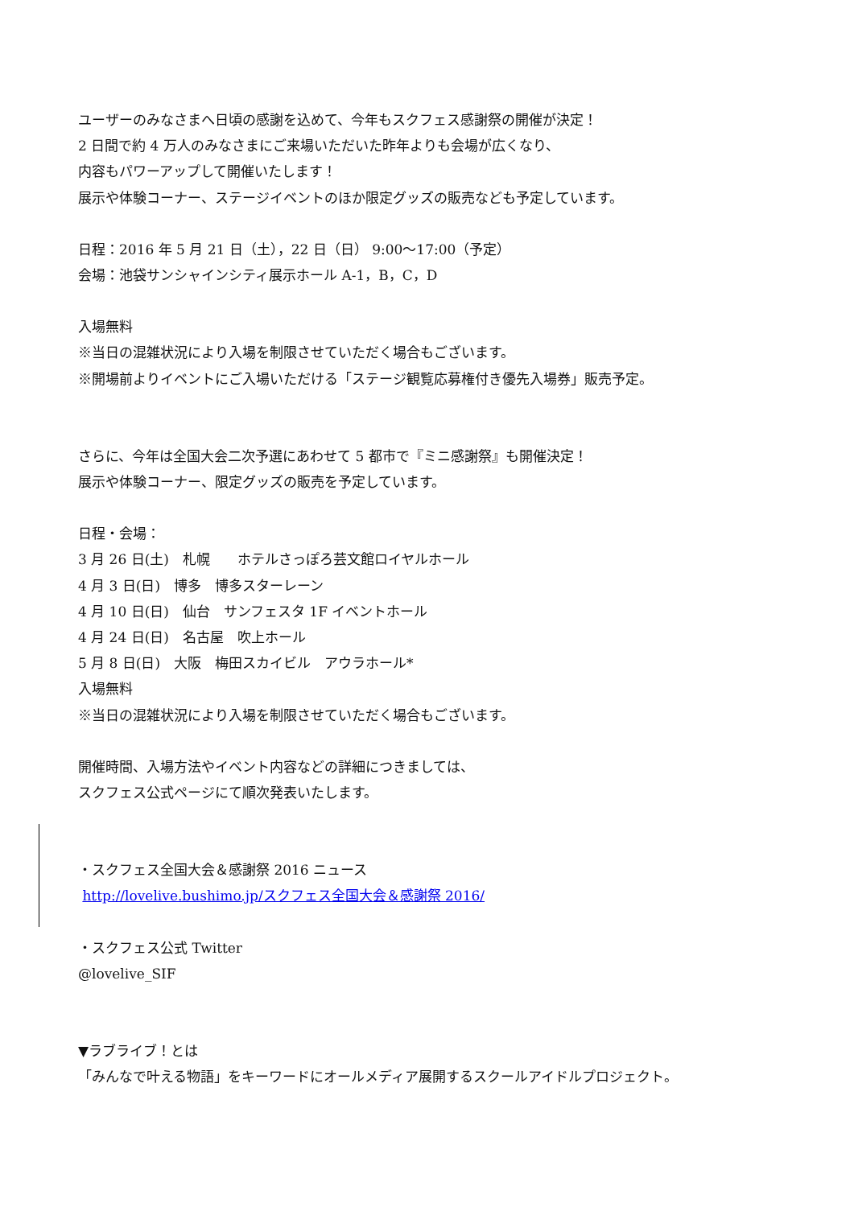ユーザーのみなさまへ日頃の感謝を込めて、今年もスクフェス感謝祭の開催が決定！
2 日間で約 4 万人のみなさまにご来場いただいた昨年よりも会場が広くなり、
内容もパワーアップして開催いたします！
展示や体験コーナー、ステージイベントのほか限定グッズの販売なども予定しています。
日程：2016 年 5 月 21 日（土），22 日（日） 9:00～17:00（予定）
会場：池袋サンシャインシティ展示ホール A-1，B，C，D
入場無料
※当日の混雑状況により入場を制限させていただく場合もございます。
※開場前よりイベントにご入場いただける「ステージ観覧応募権付き優先入場券」販売予定。
さらに、今年は全国大会二次予選にあわせて 5 都市で『ミニ感謝祭』も開催決定！
展示や体験コーナー、限定グッズの販売を予定しています。
日程・会場：
3 月 26 日(土)　札幌　　ホテルさっぽろ芸文館ロイヤルホール
4 月 3 日(日)　博多　博多スターレーン
4 月 10 日(日)　仙台　サンフェスタ 1F イベントホール
4 月 24 日(日)　名古屋　吹上ホール
5 月 8 日(日)　大阪　梅田スカイビル　アウラホール*
入場無料
※当日の混雑状況により入場を制限させていただく場合もございます。
開催時間、入場方法やイベント内容などの詳細につきましては、
スクフェス公式ページにて順次発表いたします。
・スクフェス全国大会＆感謝祭 2016 ニュース
http://lovelive.bushimo.jp/スクフェス全国大会＆感謝祭 2016/
・スクフェス公式 Twitter
@lovelive_SIF
▼ラブライブ！とは
「みんなで叶える物語」をキーワードにオールメディア展開するスクールアイドルプロジェクト。